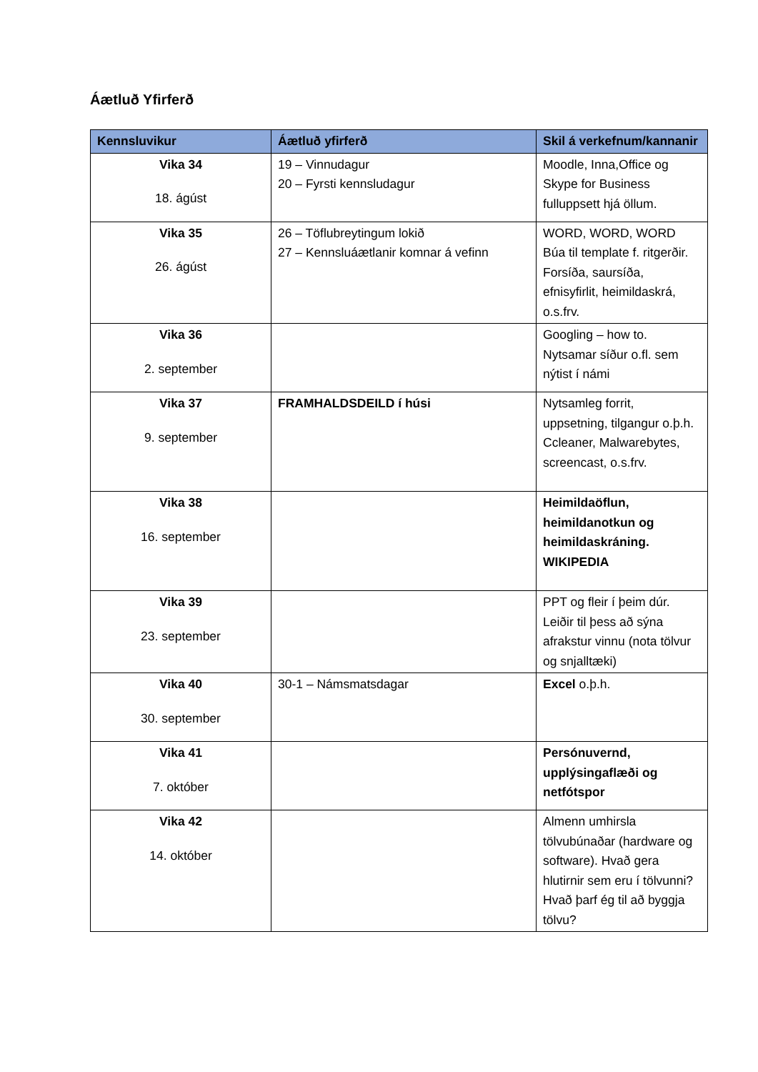Áætluð Yfirferð
| Kennsluvikur | Áætluð yfirferð | Skil á verkefnum/kannanir |
| --- | --- | --- |
| Vika 34 18. ágúst | 19 – Vinnudagur 20 – Fyrsti kennsludagur | Moodle, Inna,Office og Skype for Business fulluppsett hjá öllum. |
| Vika 35 26. ágúst | 26 – Töflubreytingum lokið 27 – Kennsluáætlanir komnar á vefinn | WORD, WORD, WORD Búa til template f. ritgerðir. Forsíða, saursíða, efnisyfirlit, heimildaskrá, o.s.frv. |
| Vika 36 2. september | | Googling – how to. Nytsamar síður o.fl. sem nýtist í námi |
| Vika 37 9. september | FRAMHALDSDEILD í húsi | Nytsamleg forrit, uppsetning, tilgangur o.þ.h. Ccleaner, Malwarebytes, screencast, o.s.frv. |
| Vika 38 16. september | | Heimildaöflun, heimildanotkun og heimildaskráning. WIKIPEDIA |
| Vika 39 23. september | | PPT og fleir í þeim dúr. Leiðir til þess að sýna afrakstur vinnu (nota tölvur og snjalltæki) |
| Vika 40 30. september | 30-1 – Námsmatsdagar | Excel o.þ.h. |
| Vika 41 7. október | | Persónuvernd, upplýsingaflæði og netfótspor |
| Vika 42 14. október | | Almenn umhirsla tölvubúnaðar (hardware og software). Hvað gera hlutirnir sem eru í tölvunni? Hvað þarf ég til að byggja tölvu? |